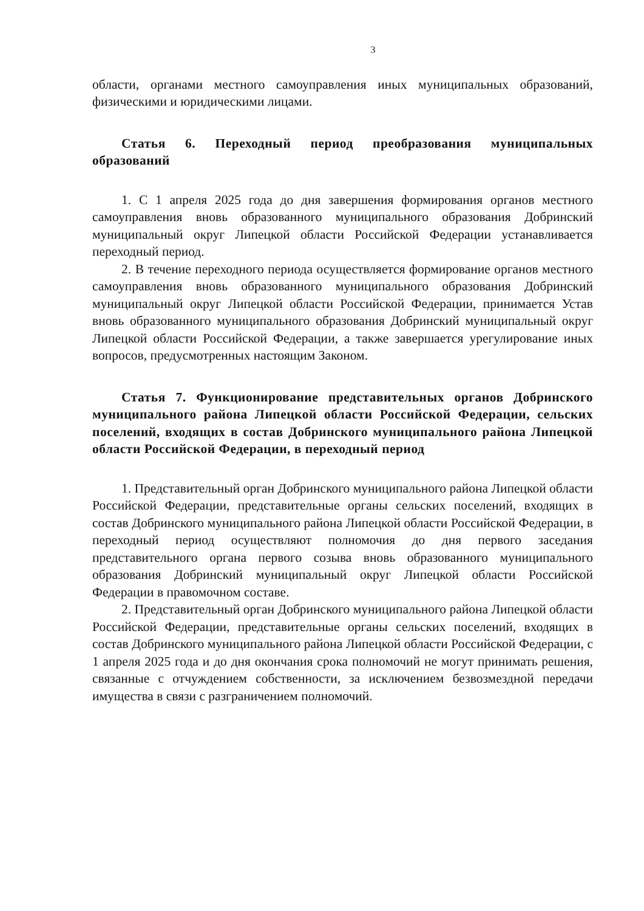3
области, органами местного самоуправления иных муниципальных образований, физическими и юридическими лицами.
Статья 6. Переходный период преобразования муниципальных образований
1. С 1 апреля 2025 года до дня завершения формирования органов местного самоуправления вновь образованного муниципального образования Добринский муниципальный округ Липецкой области Российской Федерации устанавливается переходный период.
2. В течение переходного периода осуществляется формирование органов местного самоуправления вновь образованного муниципального образования Добринский муниципальный округ Липецкой области Российской Федерации, принимается Устав вновь образованного муниципального образования Добринский муниципальный округ Липецкой области Российской Федерации, а также завершается урегулирование иных вопросов, предусмотренных настоящим Законом.
Статья 7. Функционирование представительных органов Добринского муниципального района Липецкой области Российской Федерации, сельских поселений, входящих в состав Добринского муниципального района Липецкой области Российской Федерации, в переходный период
1. Представительный орган Добринского муниципального района Липецкой области Российской Федерации, представительные органы сельских поселений, входящих в состав Добринского муниципального района Липецкой области Российской Федерации, в переходный период осуществляют полномочия до дня первого заседания представительного органа первого созыва вновь образованного муниципального образования Добринский муниципальный округ Липецкой области Российской Федерации в правомочном составе.
2. Представительный орган Добринского муниципального района Липецкой области Российской Федерации, представительные органы сельских поселений, входящих в состав Добринского муниципального района Липецкой области Российской Федерации, с 1 апреля 2025 года и до дня окончания срока полномочий не могут принимать решения, связанные с отчуждением собственности, за исключением безвозмездной передачи имущества в связи с разграничением полномочий.